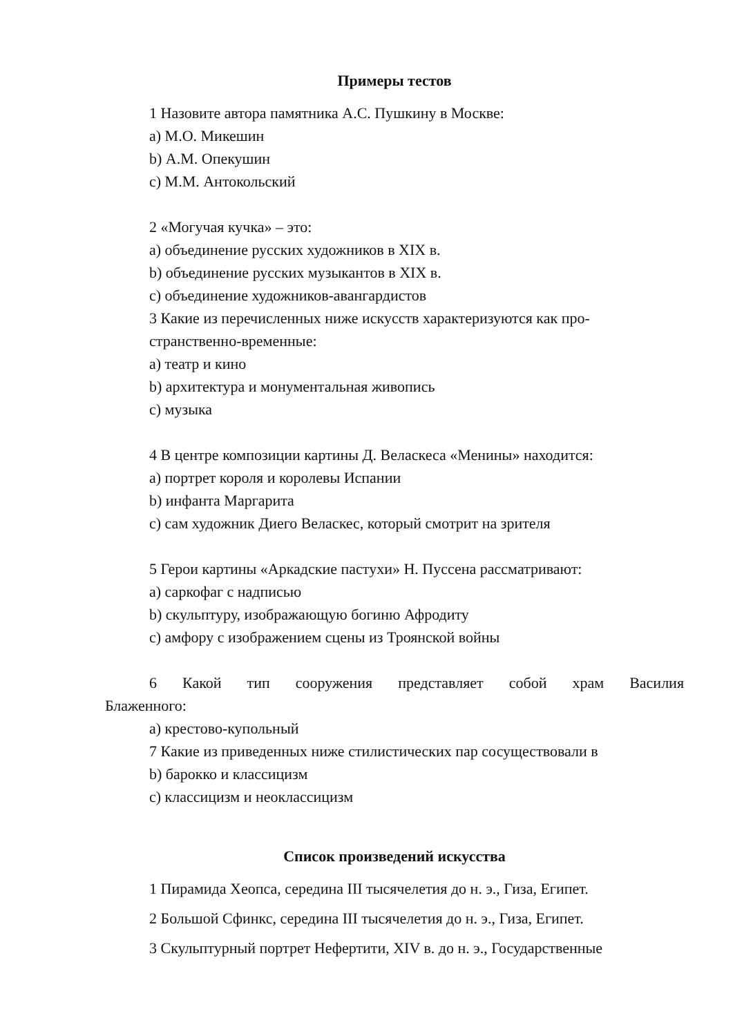Примеры тестов
1 Назовите автора памятника А.С. Пушкину в Москве:
a) М.О. Микешин
b) А.М. Опекушин
c) М.М. Антокольский
2 «Могучая кучка» – это:
a) объединение русских художников в XIX в.
b) объединение русских музыкантов в XIX в.
c) объединение художников-авангардистов
3 Какие из перечисленных ниже искусств характеризуются как про-
странственно-временные:
a) театр и кино
b) архитектура и монументальная живопись
c) музыка
4 В центре композиции картины Д. Веласкеса «Менины» находится:
a) портрет короля и королевы Испании
b) инфанта Маргарита
c) сам художник Диего Веласкес, который смотрит на зрителя
5 Герои картины «Аркадские пастухи» Н. Пуссена рассматривают:
a) саркофаг с надписью
b) скульптуру, изображающую богиню Афродиту
c) амфору с изображением сцены из Троянской войны
6 Какой тип сооружения представляет собой храм Василия
Блаженного:
a) крестово-купольный
7 Какие из приведенных ниже стилистических пар сосуществовали в
b) барокко и классицизм
c) классицизм и неоклассицизм
Список произведений искусства
1 Пирамида Хеопса, середина III тысячелетия до н. э., Гиза, Египет.
2 Большой Сфинкс, середина III тысячелетия до н. э., Гиза, Египет.
3 Скульптурный портрет Нефертити, XIV в. до н. э., Государственные